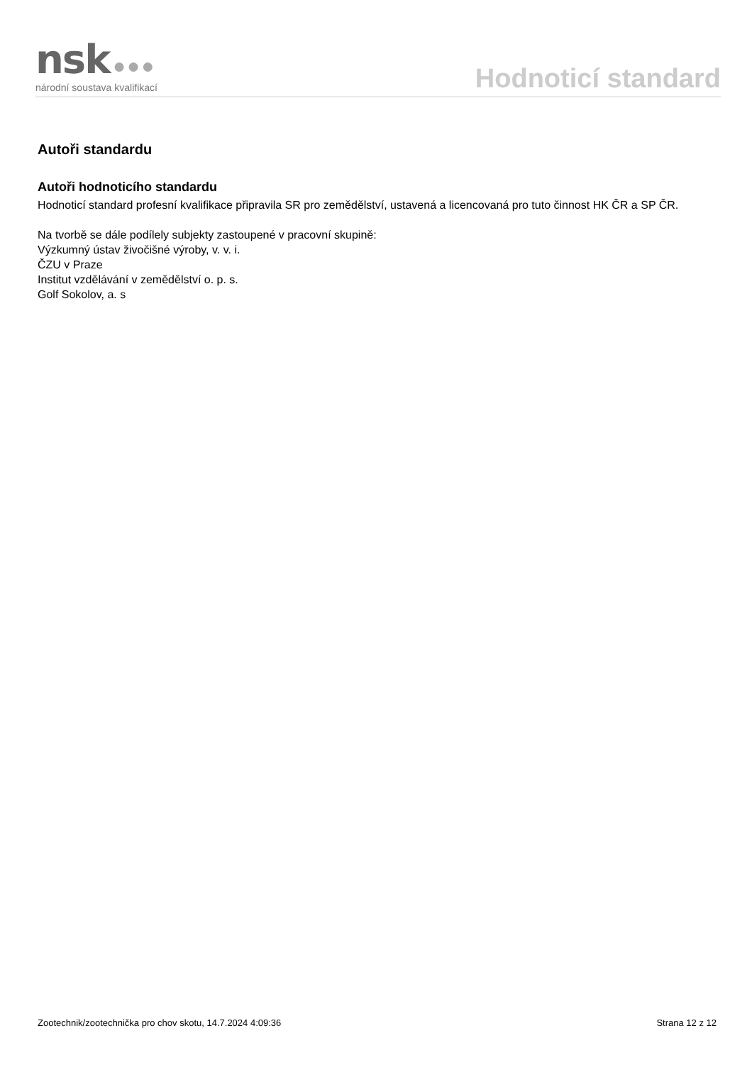nsk ●●●
národní soustava kvalifikací
Hodnoticí standard
Autoři standardu
Autoři hodnoticího standardu
Hodnoticí standard profesní kvalifikace připravila SR pro zemědělství, ustavená a licencovaná pro tuto činnost HK ČR a SP ČR.
Na tvorbě se dále podílely subjekty zastoupené v pracovní skupině:
Výzkumný ústav živočišné výroby, v. v. i.
ČZU v Praze
Institut vzdělávání v zemědělství o. p. s.
Golf Sokolov, a. s
Zootechnik/zootechnička pro chov skotu, 14.7.2024 4:09:36 Strana 12 z 12